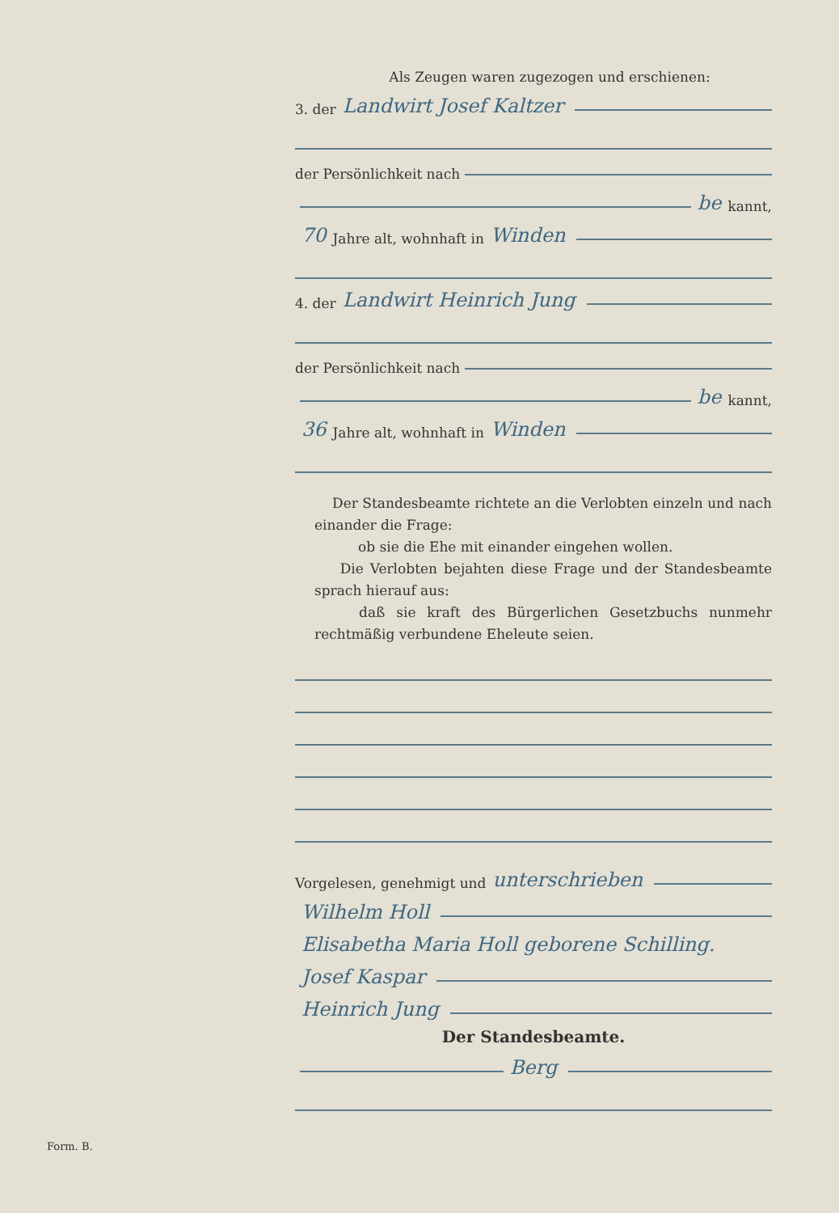Als Zeugen waren zugezogen und erschienen:
3. der Landwirt Josef Kaltzer
der Persönlichkeit nach
be kannt,
70 Jahre alt, wohnhaft in Winden
4. der Landwirt Heinrich Jung
der Persönlichkeit nach
be kannt,
36 Jahre alt, wohnhaft in Winden
Der Standesbeamte richtete an die Verlobten einzeln und nach einander die Frage:
ob sie die Ehe mit einander eingehen wollen.
Die Verlobten bejahten diese Frage und der Standesbeamte sprach hierauf aus:
daß sie kraft des Bürgerlichen Gesetzbuchs nunmehr rechtmäßig verbundene Eheleute seien.
Vorgelesen, genehmigt und unterschrieben
Wilhelm Holl
Elisabetha Maria Holl geborene Schilling.
Josef Kaspar
Heinrich Jung
Der Standesbeamte.
Berg
Form. B.